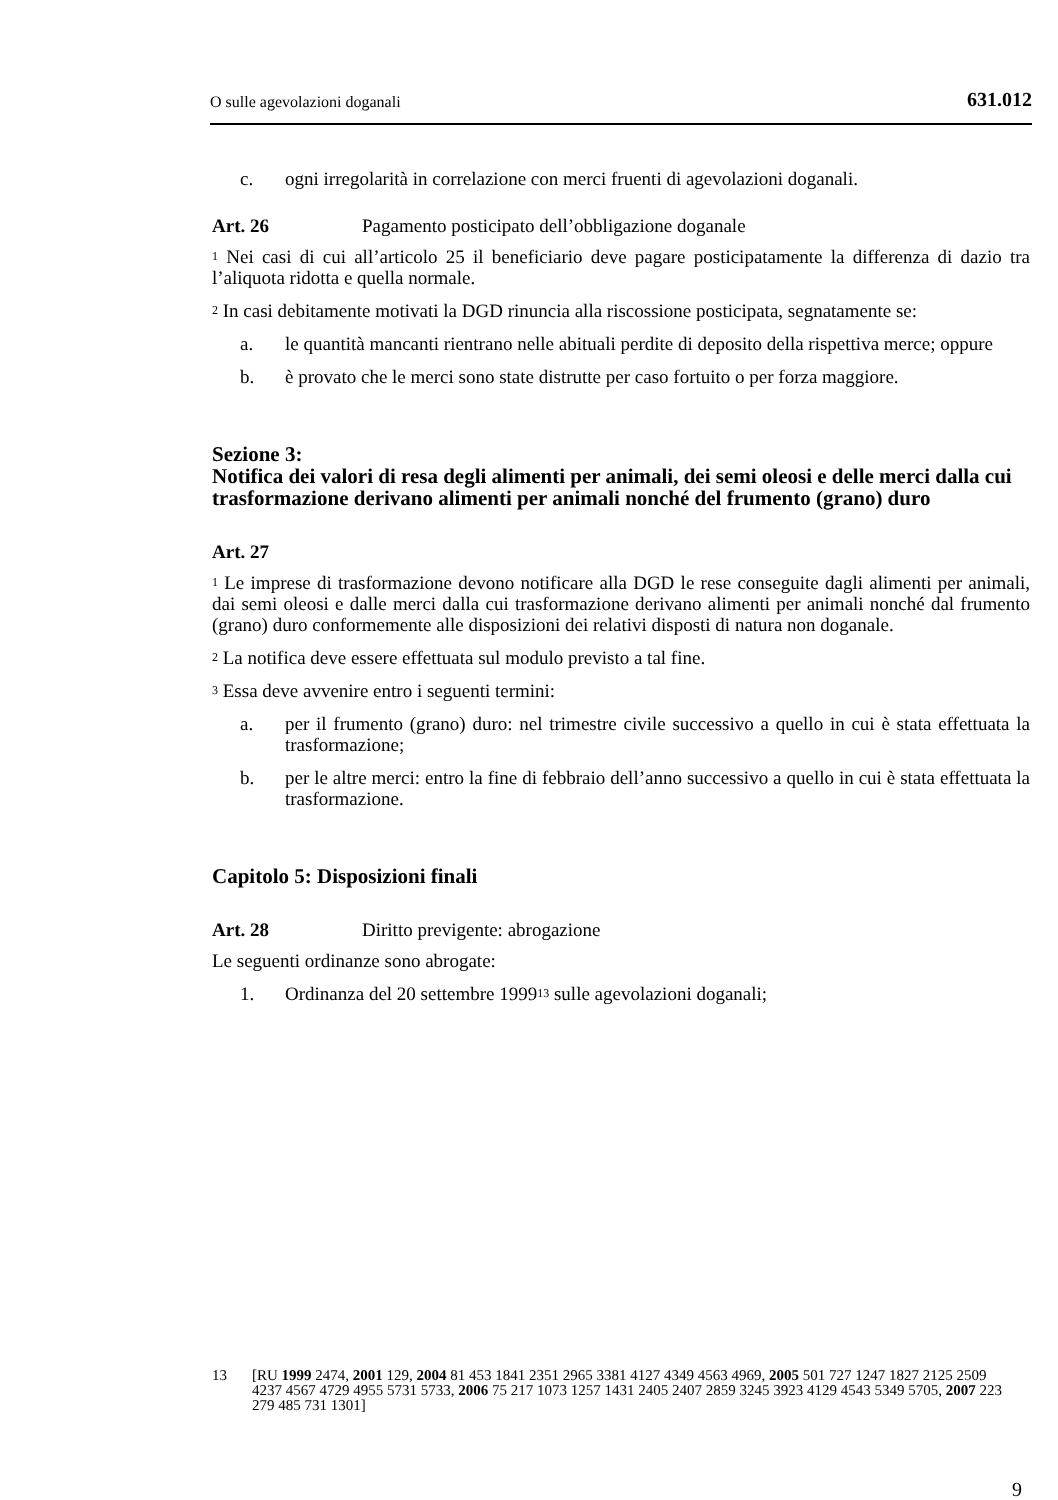O sulle agevolazioni doganali 631.012
c. ogni irregolarità in correlazione con merci fruenti di agevolazioni doganali.
Art. 26 Pagamento posticipato dell’obbligazione doganale
<sup>1</sup> Nei casi di cui all’articolo 25 il beneficiario deve pagare posticipatamente la differenza di dazio tra l’aliquota ridotta e quella normale.
<sup>2</sup> In casi debitamente motivati la DGD rinuncia alla riscossione posticipata, segnatamente se:
a. le quantità mancanti rientrano nelle abituali perdite di deposito della rispettiva merce; oppure
b. è provato che le merci sono state distrutte per caso fortuito o per forza maggiore.
Sezione 3:
Notifica dei valori di resa degli alimenti per animali, dei semi oleosi e delle merci dalla cui trasformazione derivano alimenti per animali nonché del frumento (grano) duro
Art. 27
<sup>1</sup> Le imprese di trasformazione devono notificare alla DGD le rese conseguite dagli alimenti per animali, dai semi oleosi e dalle merci dalla cui trasformazione derivano alimenti per animali nonché dal frumento (grano) duro conformemente alle disposizioni dei relativi disposti di natura non doganale.
<sup>2</sup> La notifica deve essere effettuata sul modulo previsto a tal fine.
<sup>3</sup> Essa deve avvenire entro i seguenti termini:
a. per il frumento (grano) duro: nel trimestre civile successivo a quello in cui è stata effettuata la trasformazione;
b. per le altre merci: entro la fine di febbraio dell’anno successivo a quello in cui è stata effettuata la trasformazione.
Capitolo 5: Disposizioni finali
Art. 28 Diritto previgente: abrogazione
Le seguenti ordinanze sono abrogate:
1. Ordinanza del 20 settembre 1999<sup>13</sup> sulle agevolazioni doganali;
13 [RU 1999 2474, 2001 129, 2004 81 453 1841 2351 2965 3381 4127 4349 4563 4969, 2005 501 727 1247 1827 2125 2509 4237 4567 4729 4955 5731 5733, 2006 75 217 1073 1257 1431 2405 2407 2859 3245 3923 4129 4543 5349 5705, 2007 223 279 485 731 1301]
9